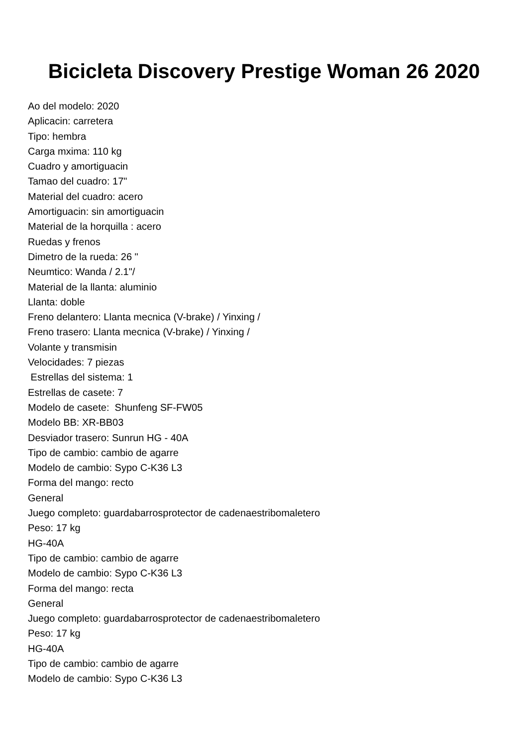Bicicleta Discovery Prestige Woman 26 2020
Ao del modelo: 2020
Aplicacin: carretera
Tipo: hembra
Carga mxima: 110 kg
Cuadro y amortiguacin
Tamao del cuadro: 17"
Material del cuadro: acero
Amortiguacin: sin amortiguacin
Material de la horquilla : acero
Ruedas y frenos
Dimetro de la rueda: 26 "
Neumtico: Wanda / 2.1"/
Material de la llanta: aluminio
Llanta: doble
Freno delantero: Llanta mecnica (V-brake) / Yinxing /
Freno trasero: Llanta mecnica (V-brake) / Yinxing /
Volante y transmisin
Velocidades: 7 piezas
Estrellas del sistema: 1
Estrellas de casete: 7
Modelo de casete: Shunfeng SF-FW05
Modelo BB: XR-BB03
Desviador trasero: Sunrun HG - 40A
Tipo de cambio: cambio de agarre
Modelo de cambio: Sypo C-K36 L3
Forma del mango: recto
General
Juego completo: guardabarrosprotector de cadenaestribomaletero
Peso: 17 kg
HG-40A
Tipo de cambio: cambio de agarre
Modelo de cambio: Sypo C-K36 L3
Forma del mango: recta
General
Juego completo: guardabarrosprotector de cadenaestribomaletero
Peso: 17 kg
HG-40A
Tipo de cambio: cambio de agarre
Modelo de cambio: Sypo C-K36 L3